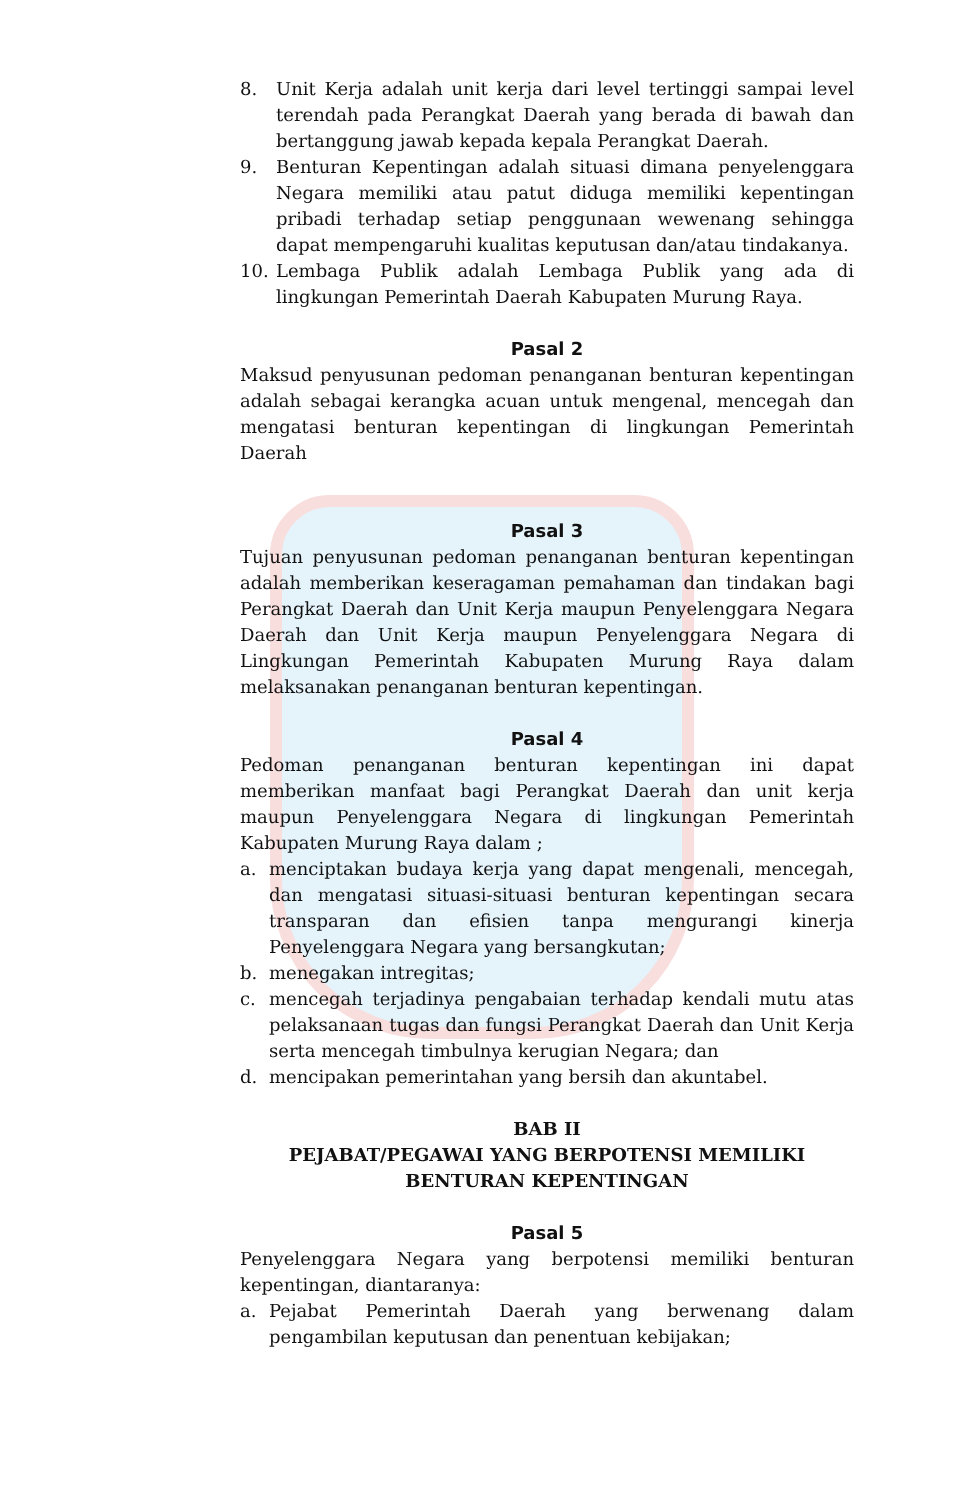8. Unit Kerja adalah unit kerja dari level tertinggi sampai level terendah pada Perangkat Daerah yang berada di bawah dan bertanggung jawab kepada kepala Perangkat Daerah.
9. Benturan Kepentingan adalah situasi dimana penyelenggara Negara memiliki atau patut diduga memiliki kepentingan pribadi terhadap setiap penggunaan wewenang sehingga dapat mempengaruhi kualitas keputusan dan/atau tindakanya.
10. Lembaga Publik adalah Lembaga Publik yang ada di lingkungan Pemerintah Daerah Kabupaten Murung Raya.
Pasal 2
Maksud penyusunan pedoman penanganan benturan kepentingan adalah sebagai kerangka acuan untuk mengenal, mencegah dan mengatasi benturan kepentingan di lingkungan Pemerintah Daerah
Pasal 3
Tujuan penyusunan pedoman penanganan benturan kepentingan adalah memberikan keseragaman pemahaman dan tindakan bagi Perangkat Daerah dan Unit Kerja maupun Penyelenggara Negara Daerah dan Unit Kerja maupun Penyelenggara Negara di Lingkungan Pemerintah Kabupaten Murung Raya dalam melaksanakan penanganan benturan kepentingan.
Pasal 4
Pedoman penanganan benturan kepentingan ini dapat memberikan manfaat bagi Perangkat Daerah dan unit kerja maupun Penyelenggara Negara di lingkungan Pemerintah Kabupaten Murung Raya dalam ;
a. menciptakan budaya kerja yang dapat mengenali, mencegah, dan mengatasi situasi-situasi benturan kepentingan secara transparan dan efisien tanpa mengurangi kinerja Penyelenggara Negara yang bersangkutan;
b. menegakan intregitas;
c. mencegah terjadinya pengabaian terhadap kendali mutu atas pelaksanaan tugas dan fungsi Perangkat Daerah dan Unit Kerja serta mencegah timbulnya kerugian Negara; dan
d. mencipakan pemerintahan yang bersih dan akuntabel.
BAB II
PEJABAT/PEGAWAI YANG BERPOTENSI MEMILIKI
BENTURAN KEPENTINGAN
Pasal 5
Penyelenggara Negara yang berpotensi memiliki benturan kepentingan, diantaranya:
a. Pejabat Pemerintah Daerah yang berwenang dalam pengambilan keputusan dan penentuan kebijakan;